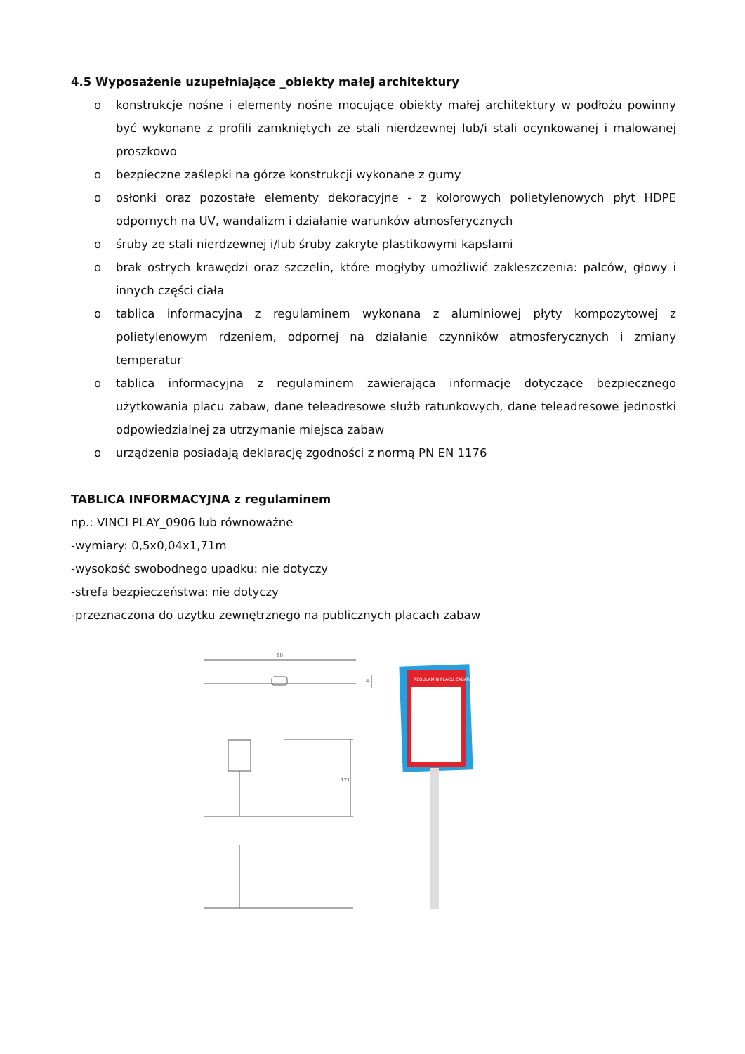4.5 Wyposażenie uzupełniające _obiekty małej architektury
o konstrukcje nośne i elementy nośne mocujące obiekty małej architektury w podłożu powinny być wykonane z profili zamkniętych ze stali nierdzewnej lub/i stali ocynkowanej i malowanej proszkowo
o bezpieczne zaślepki na górze konstrukcji wykonane z gumy
o osłonki oraz pozostałe elementy dekoracyjne - z kolorowych polietylenowych płyt HDPE odpornych na UV, wandalizm i działanie warunków atmosferycznych
o śruby ze stali nierdzewnej i/lub śruby zakryte plastikowymi kapslami
o brak ostrych krawędzi oraz szczelin, które mogłyby umożliwić zakleszczenia: palców, głowy i innych części ciała
o tablica informacyjna z regulaminem wykonana z aluminiowej płyty kompozytowej z polietylenowym rdzeniem, odpornej na działanie czynników atmosferycznych i zmiany temperatur
o tablica informacyjna z regulaminem zawierająca informacje dotyczące bezpiecznego użytkowania placu zabaw, dane teleadresowe służb ratunkowych, dane teleadresowe jednostki odpowiedzialnej za utrzymanie miejsca zabaw
o urządzenia posiadają deklarację zgodności z normą PN EN 1176
TABLICA INFORMACYJNA z regulaminem
np.: VINCI PLAY_0906 lub równoważne
-wymiary: 0,5x0,04x1,71m
-wysokość swobodnego upadku: nie dotyczy
-strefa bezpieczeństwa: nie dotyczy
-przeznaczona do użytku zewnętrznego na publicznych placach zabaw
50
4
171
REGULAMIN PLACU ZABAW